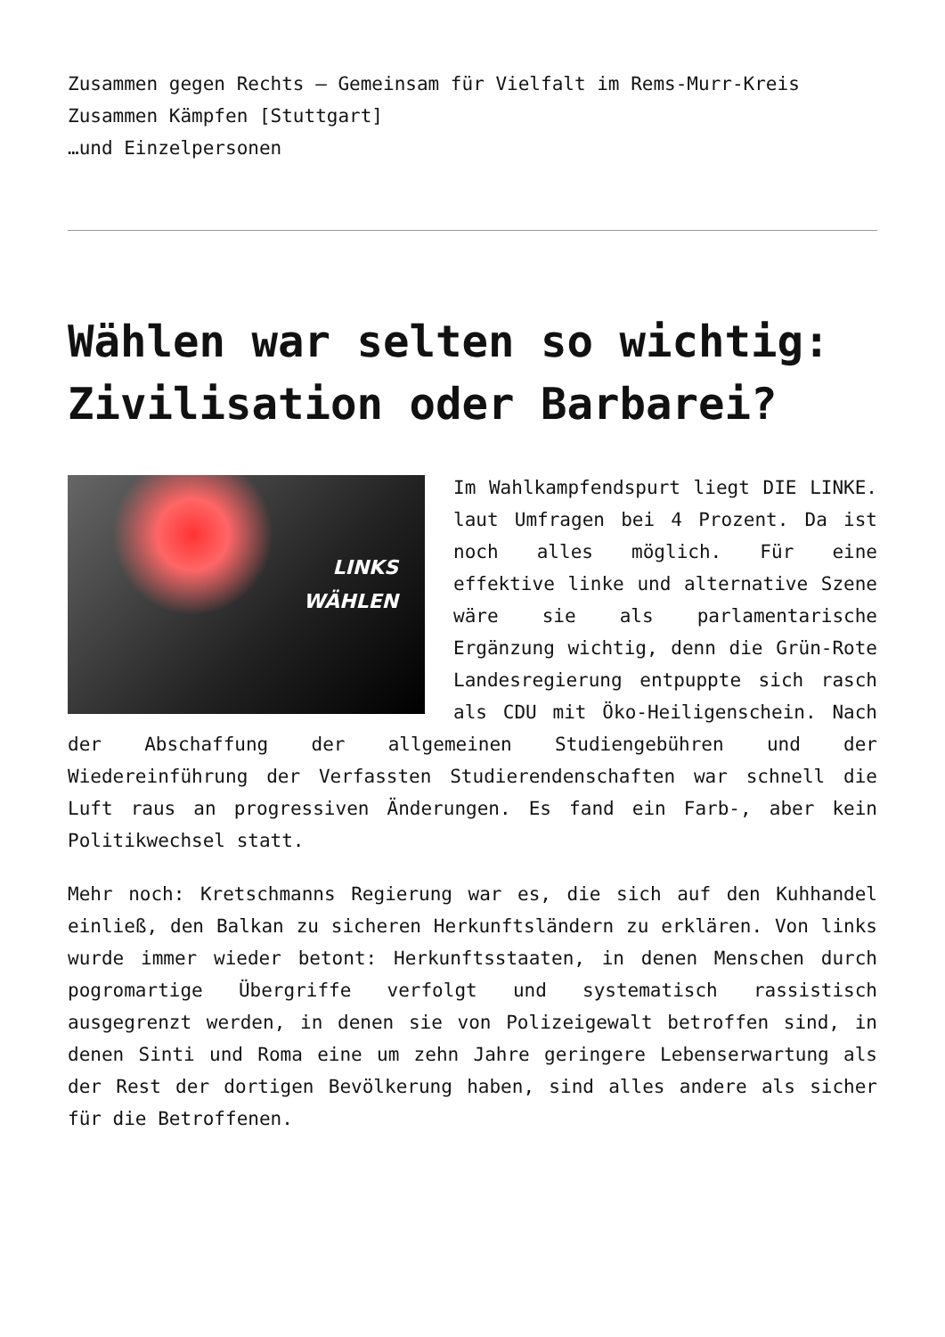Zusammen gegen Rechts – Gemeinsam für Vielfalt im Rems-Murr-Kreis
Zusammen Kämpfen [Stuttgart]
…und Einzelpersonen
Wählen war selten so wichtig: Zivilisation oder Barbarei?
LINKS
WÄHLEN
Im Wahlkampfendspurt liegt DIE LINKE. laut Umfragen bei 4 Prozent. Da ist noch alles möglich. Für eine effektive linke und alternative Szene wäre sie als parlamentarische Ergänzung wichtig, denn die Grün-Rote Landesregierung entpuppte sich rasch als CDU mit Öko-Heiligenschein. Nach der Abschaffung der allgemeinen Studiengebühren und der Wiedereinführung der Verfassten Studierendenschaften war schnell die Luft raus an progressiven Änderungen. Es fand ein Farb-, aber kein Politikwechsel statt.
Mehr noch: Kretschmanns Regierung war es, die sich auf den Kuhhandel einließ, den Balkan zu sicheren Herkunftsländern zu erklären. Von links wurde immer wieder betont: Herkunftsstaaten, in denen Menschen durch pogromartige Übergriffe verfolgt und systematisch rassistisch ausgegrenzt werden, in denen sie von Polizeigewalt betroffen sind, in denen Sinti und Roma eine um zehn Jahre geringere Lebenserwartung als der Rest der dortigen Bevölkerung haben, sind alles andere als sicher für die Betroffenen.